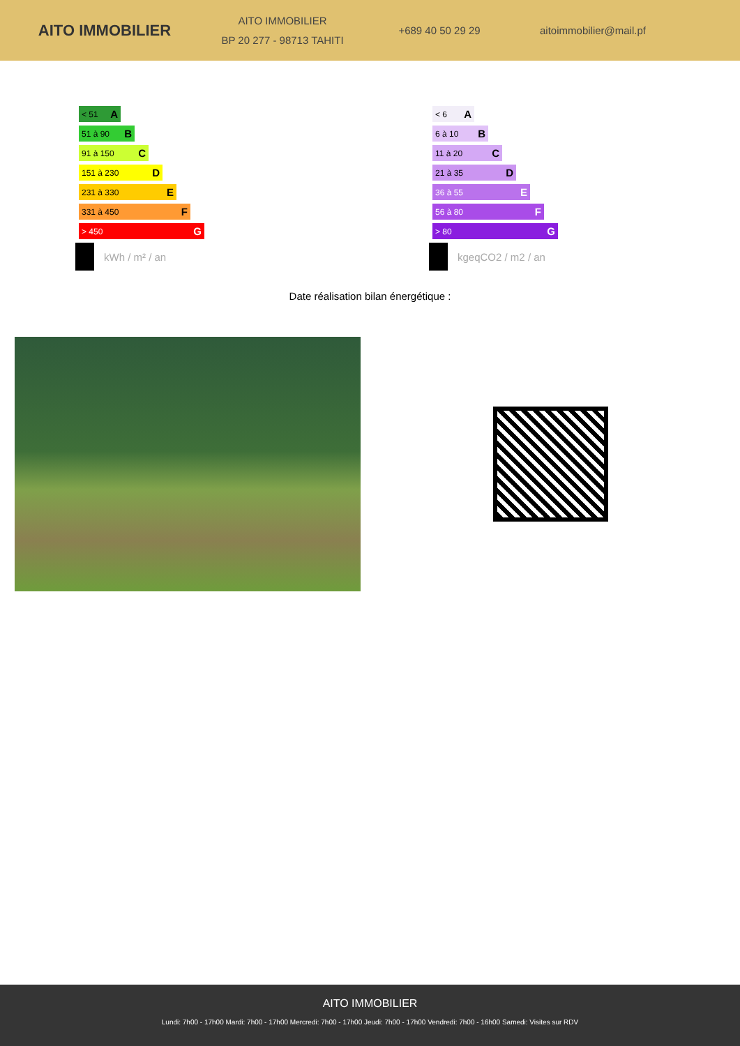AITO IMMOBILIER
AITO IMMOBILIER
BP 20 277 - 98713 TAHITI
+689 40 50 29 29 aitoimmobilier@mail.pf
< 51 A
51 à 90 B
91 à 150 C
151 à 230 D
231 à 330 E
331 à 450 F
> 450 G
kWh / m² / an
< 6 A
6 à 10 B
11 à 20 C
21 à 35 D
36 à 55 E
56 à 80 F
> 80 G
kgeqCO2 / m2 / an
Date réalisation bilan énergétique :
AITO IMMOBILIER
Lundi: 7h00 - 17h00 Mardi: 7h00 - 17h00 Mercredi: 7h00 - 17h00 Jeudi: 7h00 - 17h00 Vendredi: 7h00 - 16h00 Samedi: Visites sur RDV